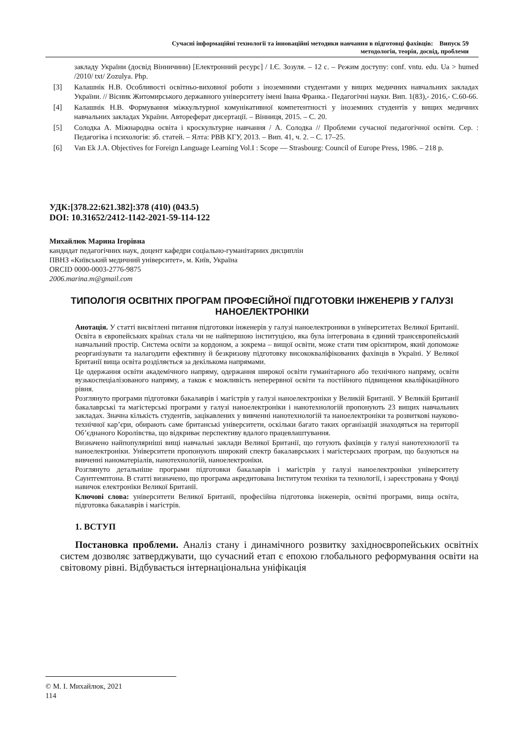Сучасні інформаційні технології та інноваційні методики навчання в підготовці фахівців: Випуск 59
методологія, теорія, досвід, проблеми
закладу України (досвід Вінничини) [Електронний ресурс] / І.Є. Зозуля. – 12 с. – Режим доступу: conf. vntu. edu. Ua > humed /2010/ txt/ Zozulya. Php.
[3] Калашнік Н.В. Особливості освітньо-виховної роботи з іноземними студентами у вищих медичних навчальних закладах України. // Вісник Житомирського державного університету імені Івана Франка.- Педагогічні науки. Вип. 1(83),- 2016,- С.60-66.
[4] Калашнік Н.В. Формування міжкультурної комунікативної компетентності у іноземних студентів у вищих медичних навчальних закладах України. Автореферат дисертації. – Вінниця, 2015. – С. 20.
[5] Солодка А. Міжнародна освіта і кроскультурне навчання / А. Солодка // Проблеми сучасної педагогічної освіти. Сер. : Педагогіка і психологія: зб. статей. – Ялта: РВВ КГУ, 2013. – Вип. 41, ч. 2. – С. 17–25.
[6] Van Ek J.A. Objectives for Foreign Language Learning Vol.I : Scope — Strasbourg: Council of Europe Press, 1986. – 218 p.
УДК:[378.22:621.382]:378 (410) (043.5)
DOI: 10.31652/2412-1142-2021-59-114-122
Михайлюк Марина Ігорівна
кандидат педагогічних наук, доцент кафедри соціально-гуманітарних дисциплін
ПВНЗ «Київський медичний університет», м. Київ, Україна
ORCID 0000-0003-2776-9875
2006.marina.m@gmail.com
ТИПОЛОГІЯ ОСВІТНІХ ПРОГРАМ ПРОФЕСІЙНОЇ ПІДГОТОВКИ ІНЖЕНЕРІВ У ГАЛУЗІ НАНОЕЛЕКТРОНІКИ
Анотація. У статті висвітлені питання підготовки інженерів у галузі наноелектроники в університетах Великої Британії. Освіта в європейських країнах стала чи не найпершою інституцією, яка була інтегрована в єдиний трансєвропейський навчальний простір. Система освіти за кордоном, а зокрема – вищої освіти, може стати тим орієнтиром, який допоможе реорганізувати та налагодити ефективну й безкризову підготовку висококваліфікованих фахівців в Україні. У Великої Британії вища освіта розділяється за декількома напрямами.
Це одержання освіти академічного напряму, одержання широкої освіти гуманітарного або технічного напряму, освіти вузькоспеціалізованого напряму, а також є можливість неперервної освіти та постійного підвищення кваліфікаційного рівня.
Розглянуто програми підготовки бакалаврів і магістрів у галузі наноелектроніки у Великій Британії. У Великій Британії бакалаврські та магістерські програми у галузі наноелектроніки і нанотехнологій пропонують 23 вищих навчальних закладах. Значна кількість студентів, зацікавлених у вивченні нанотехнологій та наноелектроніки та розвиткові науково-технічної кар’єри, обирають саме британські університети, оскільки багато таких організацій знаходяться на території Об’єднаного Королівства, що відкриває перспективу вдалого працевлаштування.
Визначено найпопулярніші вищі навчальні заклади Великої Британії, що готують фахівців у галузі нанотехнології та наноелектроніки. Університети пропонують широкий спектр бакалаврських і магістерських програм, що базуються на вивченні наноматеріалів, нанотехнологій, наноелектроніки.
Розглянуто детальніше програми підготовки бакалаврів і магістрів у галузі наноелектроніки університету Саунтгемптона. В статті визначено, що програма акредитована Інститутом техніки та технології, і зареєстрована у Фонді навичок електроніки Великої Британії.
Ключові слова: університети Великої Британії, професійна підготовка інженерів, освітні програми, вища освіта, підготовка бакалаврів і магістрів.
1. ВСТУП
Постановка проблеми. Аналіз стану і динамічного розвитку західноєвропейських освітніх систем дозволяє затверджувати, що сучасний етап є епохою глобального реформування освіти на світовому рівні. Відбувається інтернаціональна уніфікація
© М. І. Михайлюк, 2021
114